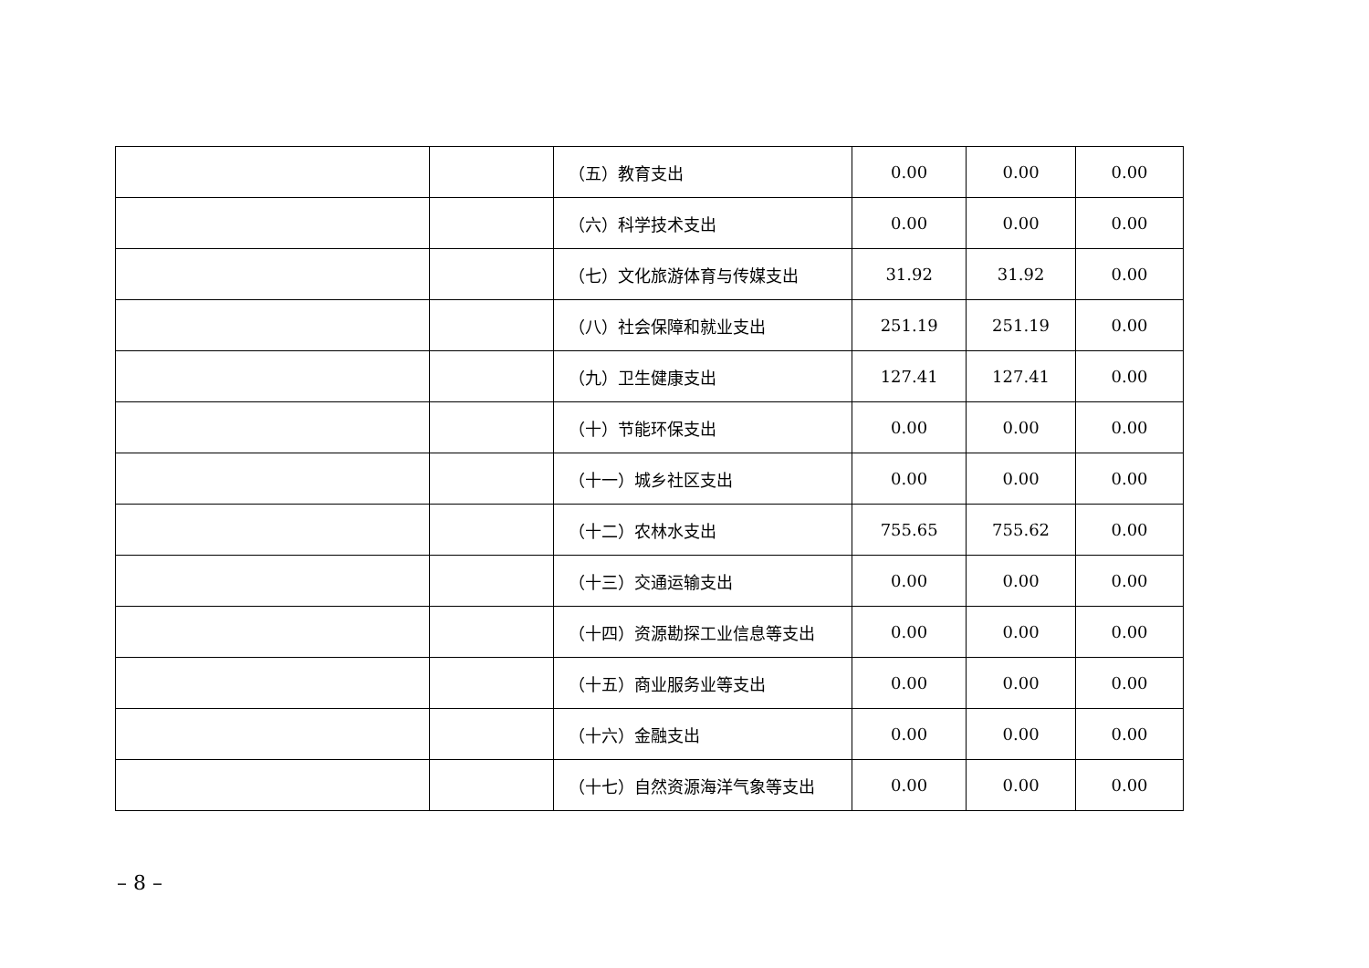| | | （五）教育支出 | 0.00 | 0.00 | 0.00 |
| | | （六）科学技术支出 | 0.00 | 0.00 | 0.00 |
| | | （七）文化旅游体育与传媒支出 | 31.92 | 31.92 | 0.00 |
| | | （八）社会保障和就业支出 | 251.19 | 251.19 | 0.00 |
| | | （九）卫生健康支出 | 127.41 | 127.41 | 0.00 |
| | | （十）节能环保支出 | 0.00 | 0.00 | 0.00 |
| | | （十一）城乡社区支出 | 0.00 | 0.00 | 0.00 |
| | | （十二）农林水支出 | 755.65 | 755.62 | 0.00 |
| | | （十三）交通运输支出 | 0.00 | 0.00 | 0.00 |
| | | （十四）资源勘探工业信息等支出 | 0.00 | 0.00 | 0.00 |
| | | （十五）商业服务业等支出 | 0.00 | 0.00 | 0.00 |
| | | （十六）金融支出 | 0.00 | 0.00 | 0.00 |
| | | （十七）自然资源海洋气象等支出 | 0.00 | 0.00 | 0.00 |
– 8 –